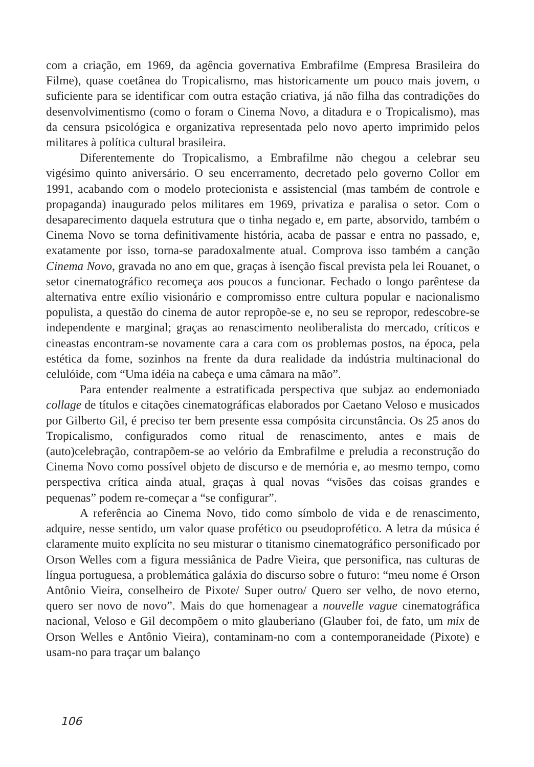com a criação, em 1969, da agência governativa Embrafilme (Empresa Brasileira do Filme), quase coetânea do Tropicalismo, mas historicamente um pouco mais jovem, o suficiente para se identificar com outra estação criativa, já não filha das contradições do desenvolvimentismo (como o foram o Cinema Novo, a ditadura e o Tropicalismo), mas da censura psicológica e organizativa representada pelo novo aperto imprimido pelos militares à política cultural brasileira.
Diferentemente do Tropicalismo, a Embrafilme não chegou a celebrar seu vigésimo quinto aniversário. O seu encerramento, decretado pelo governo Collor em 1991, acabando com o modelo protecionista e assistencial (mas também de controle e propaganda) inaugurado pelos militares em 1969, privatiza e paralisa o setor. Com o desaparecimento daquela estrutura que o tinha negado e, em parte, absorvido, também o Cinema Novo se torna definitivamente história, acaba de passar e entra no passado, e, exatamente por isso, torna-se paradoxalmente atual. Comprova isso também a canção Cinema Novo, gravada no ano em que, graças à isenção fiscal prevista pela lei Rouanet, o setor cinematográfico recomeça aos poucos a funcionar. Fechado o longo parêntese da alternativa entre exílio visionário e compromisso entre cultura popular e nacionalismo populista, a questão do cinema de autor repropõe-se e, no seu se repropor, redescobre-se independente e marginal; graças ao renascimento neoliberalista do mercado, críticos e cineastas encontram-se novamente cara a cara com os problemas postos, na época, pela estética da fome, sozinhos na frente da dura realidade da indústria multinacional do celulóide, com “Uma idéia na cabeça e uma câmara na mão”.
Para entender realmente a estratificada perspectiva que subjaz ao endemoniado collage de títulos e citações cinematográficas elaborados por Caetano Veloso e musicados por Gilberto Gil, é preciso ter bem presente essa compósita circunstância. Os 25 anos do Tropicalismo, configurados como ritual de renascimento, antes e mais de (auto)celebração, contrapõem-se ao velório da Embrafilme e preludia a reconstrução do Cinema Novo como possível objeto de discurso e de memória e, ao mesmo tempo, como perspectiva crítica ainda atual, graças à qual novas “visões das coisas grandes e pequenas” podem re-começar a “se configurar”.
A referência ao Cinema Novo, tido como símbolo de vida e de renascimento, adquire, nesse sentido, um valor quase profético ou pseudoprofético. A letra da música é claramente muito explícita no seu misturar o titanismo cinematográfico personificado por Orson Welles com a figura messiânica de Padre Vieira, que personifica, nas culturas de língua portuguesa, a problemática galáxia do discurso sobre o futuro: “meu nome é Orson Antônio Vieira, conselheiro de Pixote/ Super outro/ Quero ser velho, de novo eterno, quero ser novo de novo”. Mais do que homenagear a nouvelle vague cinematográfica nacional, Veloso e Gil decompõem o mito glauberiano (Glauber foi, de fato, um mix de Orson Welles e Antônio Vieira), contaminam-no com a contemporaneidade (Pixote) e usam-no para traçar um balanço
106